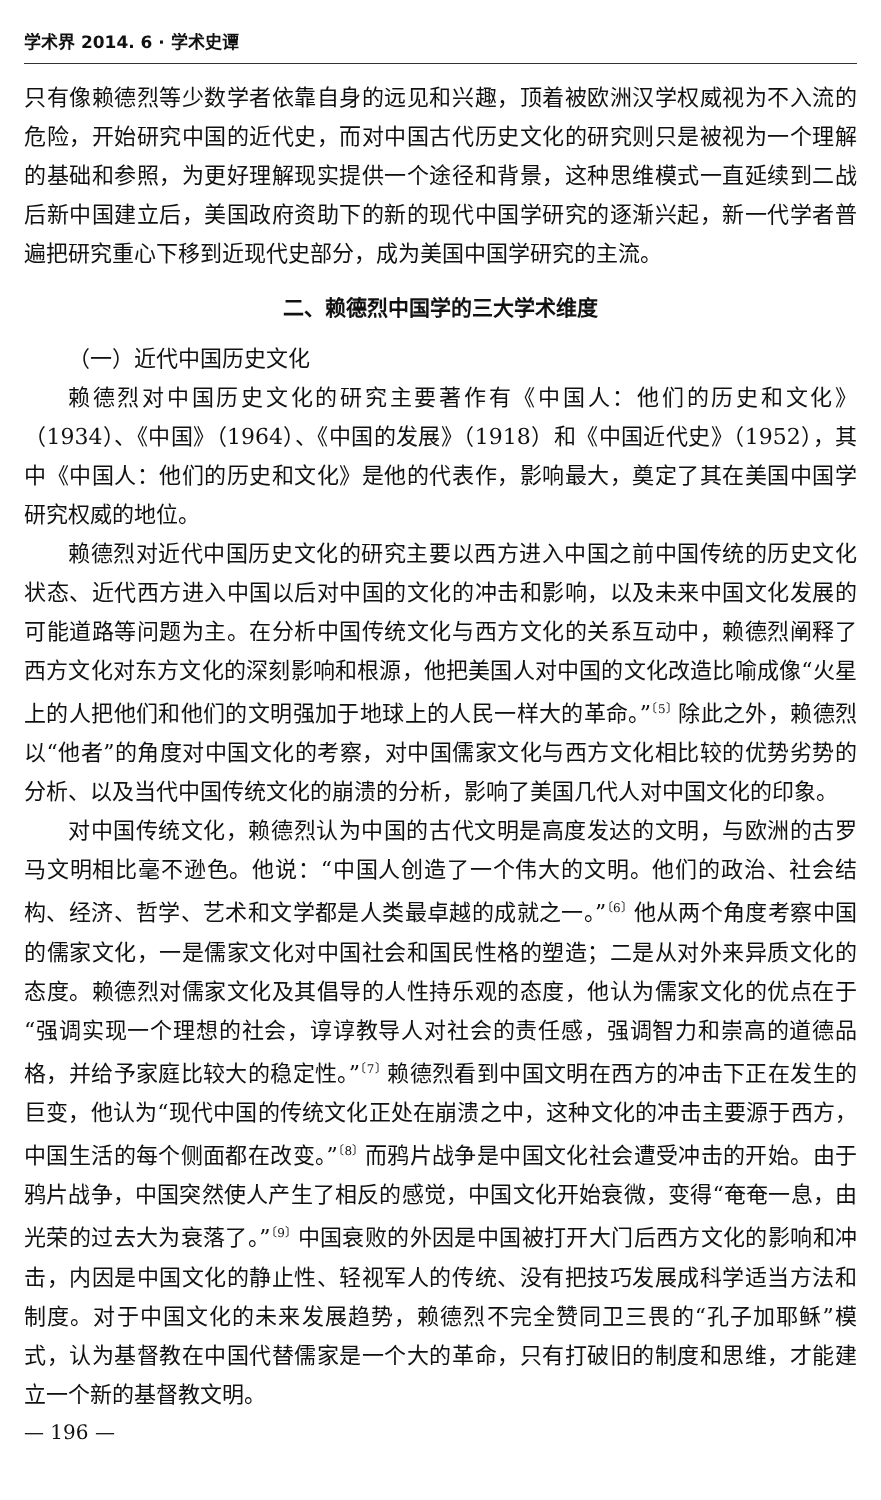学术界 2014. 6 · 学术史谭
只有像赖德烈等少数学者依靠自身的远见和兴趣，顶着被欧洲汉学权威视为不入流的危险，开始研究中国的近代史，而对中国古代历史文化的研究则只是被视为一个理解的基础和参照，为更好理解现实提供一个途径和背景，这种思维模式一直延续到二战后新中国建立后，美国政府资助下的新的现代中国学研究的逐渐兴起，新一代学者普遍把研究重心下移到近现代史部分，成为美国中国学研究的主流。
二、赖德烈中国学的三大学术维度
（一）近代中国历史文化
赖德烈对中国历史文化的研究主要著作有《中国人：他们的历史和文化》（1934）、《中国》（1964）、《中国的发展》（1918）和《中国近代史》（1952），其中《中国人：他们的历史和文化》是他的代表作，影响最大，奠定了其在美国中国学研究权威的地位。
赖德烈对近代中国历史文化的研究主要以西方进入中国之前中国传统的历史文化状态、近代西方进入中国以后对中国的文化的冲击和影响，以及未来中国文化发展的可能道路等问题为主。在分析中国传统文化与西方文化的关系互动中，赖德烈阐释了西方文化对东方文化的深刻影响和根源，他把美国人对中国的文化改造比喻成像“火星上的人把他们和他们的文明强加于地球上的人民一样大的革命。”<sup>〔5〕</sup>除此之外，赖德烈以“他者”的角度对中国文化的考察，对中国儒家文化与西方文化相比较的优势劣势的分析、以及当代中国传统文化的崩溃的分析，影响了美国几代人对中国文化的印象。
对中国传统文化，赖德烈认为中国的古代文明是高度发达的文明，与欧洲的古罗马文明相比毫不逊色。他说：“中国人创造了一个伟大的文明。他们的政治、社会结构、经济、哲学、艺术和文学都是人类最卓越的成就之一。”<sup>〔6〕</sup>他从两个角度考察中国的儒家文化，一是儒家文化对中国社会和国民性格的塑造；二是从对外来异质文化的态度。赖德烈对儒家文化及其倡导的人性持乐观的态度，他认为儒家文化的优点在于“强调实现一个理想的社会，谆谆教导人对社会的责任感，强调智力和崇高的道德品格，并给予家庭比较大的稳定性。”<sup>〔7〕</sup>赖德烈看到中国文明在西方的冲击下正在发生的巨变，他认为“现代中国的传统文化正处在崩溃之中，这种文化的冲击主要源于西方，中国生活的每个侧面都在改变。”<sup>〔8〕</sup>而鸦片战争是中国文化社会遭受冲击的开始。由于鸦片战争，中国突然使人产生了相反的感觉，中国文化开始衰微，变得“奄奄一息，由光荣的过去大为衰落了。”<sup>〔9〕</sup>中国衰败的外因是中国被打开大门后西方文化的影响和冲击，内因是中国文化的静止性、轻视军人的传统、没有把技巧发展成科学适当方法和制度。对于中国文化的未来发展趋势，赖德烈不完全赞同卫三畏的“孔子加耶稣”模式，认为基督教在中国代替儒家是一个大的革命，只有打破旧的制度和思维，才能建立一个新的基督教文明。
— 196 —